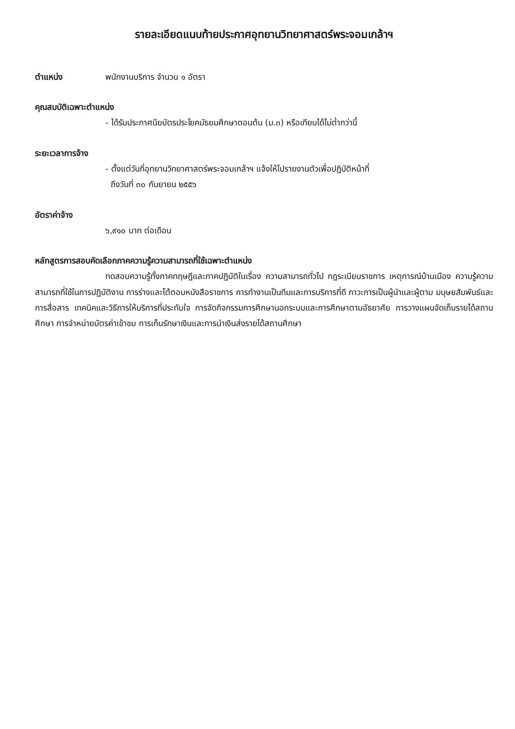รายละเอียดแนบท้ายประกาศอุทยานวิทยาศาสตร์พระจอมเกล้าฯ
ตำแหน่ง พนักงานบริการ จำนวน ๑ อัตรา
คุณสมบัติเฉพาะตำแหน่ง
- ได้รับประกาศนียบัตรประโยคมัธยมศึกษาตอนต้น (ม.๓) หรือเทียบได้ไม่ต่ำกว่านี้
ระยะเวลาการจ้าง
- ตั้งแต่วันที่อุทยานวิทยาศาสตร์พระจอมเกล้าฯ แจ้งให้ไปรายงานตัวเพื่อปฏิบัติหน้าที่
ถึงวันที่ ๓๐ กันยายน ๒๕๕๖
อัตราค่าจ้าง
๖,๙๑๐ บาท ต่อเดือน
หลักสูตรการสอบคัดเลือกภาคความรู้ความสามารถที่ใช้เฉพาะตำแหน่ง
ทดสอบความรู้ทั้งภาคทฤษฎีและภาคปฏิบัติในเรื่อง ความสามารถทั่วไป กฎระเบียบราชการ เหตุการณ์บ้านเมือง ความรู้ความสามารถที่ใช้ในการปฏิบัติงาน การร่างและโต้ตอบหนังสือราชการ การทำงานเป็นทีมและการบริการที่ดี ภาวะการเป็นผู้นำและผู้ตาม มนุษยสัมพันธ์และการสื่อสาร เทคนิคและวิธีการให้บริการที่ประทับใจ การจัดกิจกรรมการศึกษานอกระบบและการศึกษาตามอัธยาศัย การวางแผนจัดเก็บรายได้สถานศึกษา การจำหน่ายบัตรค่าเข้าชม การเก็บรักษาเงินและการนำเงินส่งรายได้สถานศึกษา